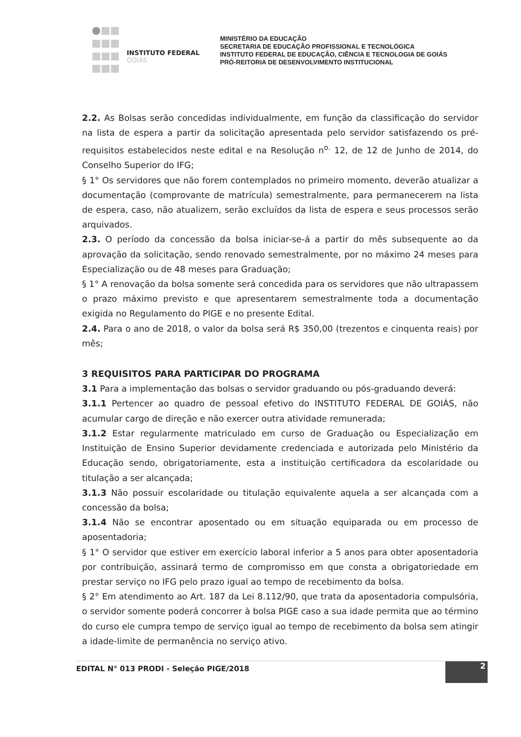INSTITUTO FEDERAL
GOIÁS
MINISTÉRIO DA EDUCAÇÃO
SECRETARIA DE EDUCAÇÃO PROFISSIONAL E TECNOLÓGICA
INSTITUTO FEDERAL DE EDUCAÇÃO, CIÊNCIA E TECNOLOGIA DE GOIÁS
PRÓ-REITORIA DE DESENVOLVIMENTO INSTITUCIONAL
2.2. As Bolsas serão concedidas individualmente, em função da classificação do servidor na lista de espera a partir da solicitação apresentada pelo servidor satisfazendo os pré-requisitos estabelecidos neste edital e na Resolução n<sup>o.</sup> 12, de 12 de Junho de 2014, do Conselho Superior do IFG;
§ 1° Os servidores que não forem contemplados no primeiro momento, deverão atualizar a documentação (comprovante de matrícula) semestralmente, para permanecerem na lista de espera, caso, não atualizem, serão excluídos da lista de espera e seus processos serão arquivados.
2.3. O período da concessão da bolsa iniciar-se-á a partir do mês subsequente ao da aprovação da solicitação, sendo renovado semestralmente, por no máximo 24 meses para Especialização ou de 48 meses para Graduação;
§ 1° A renovação da bolsa somente será concedida para os servidores que não ultrapassem o prazo máximo previsto e que apresentarem semestralmente toda a documentação exigida no Regulamento do PIGE e no presente Edital.
2.4. Para o ano de 2018, o valor da bolsa será R$ 350,00 (trezentos e cinquenta reais) por mês;
3 REQUISITOS PARA PARTICIPAR DO PROGRAMA
3.1 Para a implementação das bolsas o servidor graduando ou pós-graduando deverá:
3.1.1 Pertencer ao quadro de pessoal efetivo do INSTITUTO FEDERAL DE GOIÁS, não acumular cargo de direção e não exercer outra atividade remunerada;
3.1.2 Estar regularmente matriculado em curso de Graduação ou Especialização em Instituição de Ensino Superior devidamente credenciada e autorizada pelo Ministério da Educação sendo, obrigatoriamente, esta a instituição certificadora da escolaridade ou titulação a ser alcançada;
3.1.3 Não possuir escolaridade ou titulação equivalente aquela a ser alcançada com a concessão da bolsa;
3.1.4 Não se encontrar aposentado ou em situação equiparada ou em processo de aposentadoria;
§ 1° O servidor que estiver em exercício laboral inferior a 5 anos para obter aposentadoria por contribuição, assinará termo de compromisso em que consta a obrigatoriedade em prestar serviço no IFG pelo prazo igual ao tempo de recebimento da bolsa.
§ 2° Em atendimento ao Art. 187 da Lei 8.112/90, que trata da aposentadoria compulsória, o servidor somente poderá concorrer à bolsa PIGE caso a sua idade permita que ao término do curso ele cumpra tempo de serviço igual ao tempo de recebimento da bolsa sem atingir a idade-limite de permanência no serviço ativo.
EDITAL N° 013 PRODI - Seleção PIGE/2018
2